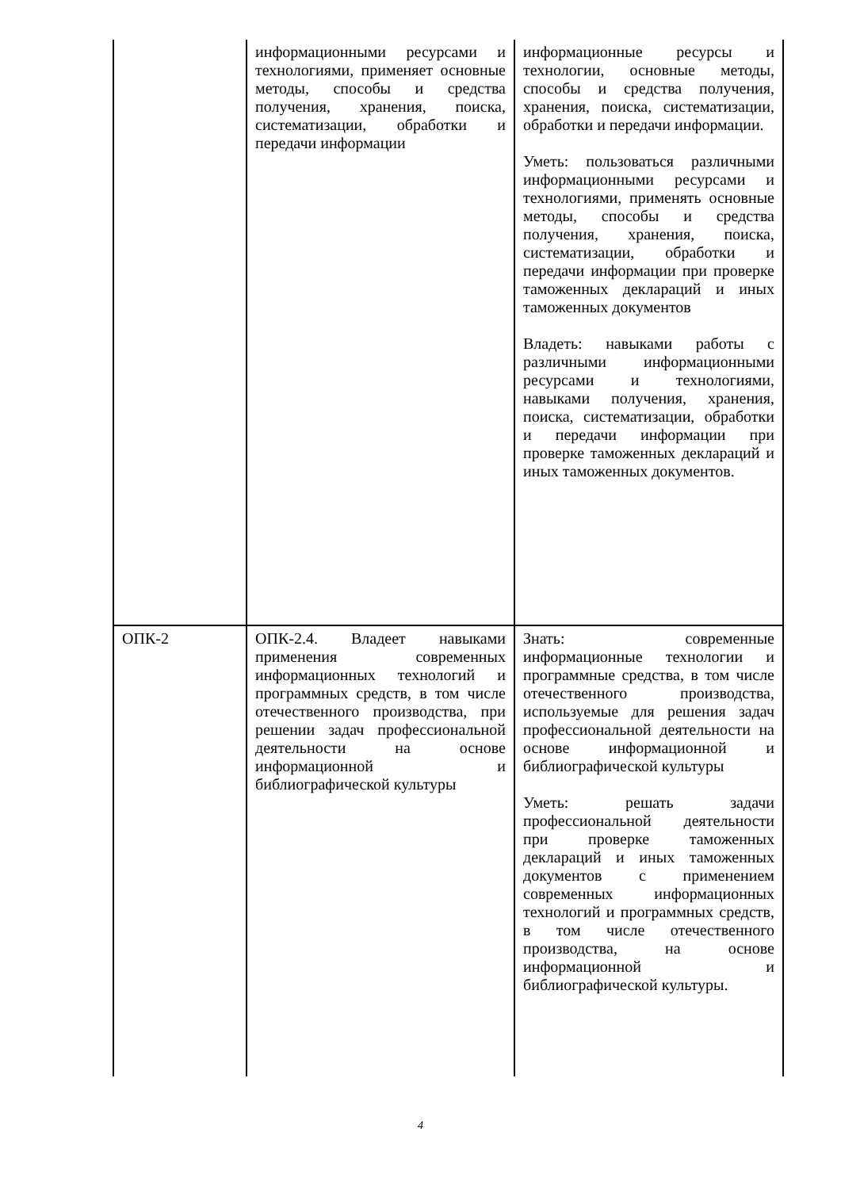| | информационными ресурсами и технологиями, применяет основные методы, способы и средства получения, хранения, поиска, систематизации, обработки и передачи информации | информационные ресурсы и технологии, основные методы, способы и средства получения, хранения, поиска, систематизации, обработки и передачи информации. Уметь: пользоваться различными информационными ресурсами и технологиями, применять основные методы, способы и средства получения, хранения, поиска, систематизации, обработки и передачи информации при проверке таможенных деклараций и иных таможенных документов Владеть: навыками работы с различными информационными ресурсами и технологиями, навыками получения, хранения, поиска, систематизации, обработки и передачи информации при проверке таможенных деклараций и иных таможенных документов. |
| ОПК-2 | ОПК-2.4. Владеет навыками применения современных информационных технологий и программных средств, в том числе отечественного производства, при решении задач профессиональной деятельности на основе информационной и библиографической культуры | Знать: современные информационные технологии и программные средства, в том числе отечественного производства, используемые для решения задач профессиональной деятельности на основе информационной и библиографической культуры Уметь: решать задачи профессиональной деятельности при проверке таможенных деклараций и иных таможенных документов с применением современных информационных технологий и программных средств, в том числе отечественного производства, на основе информационной и библиографической культуры. |
4